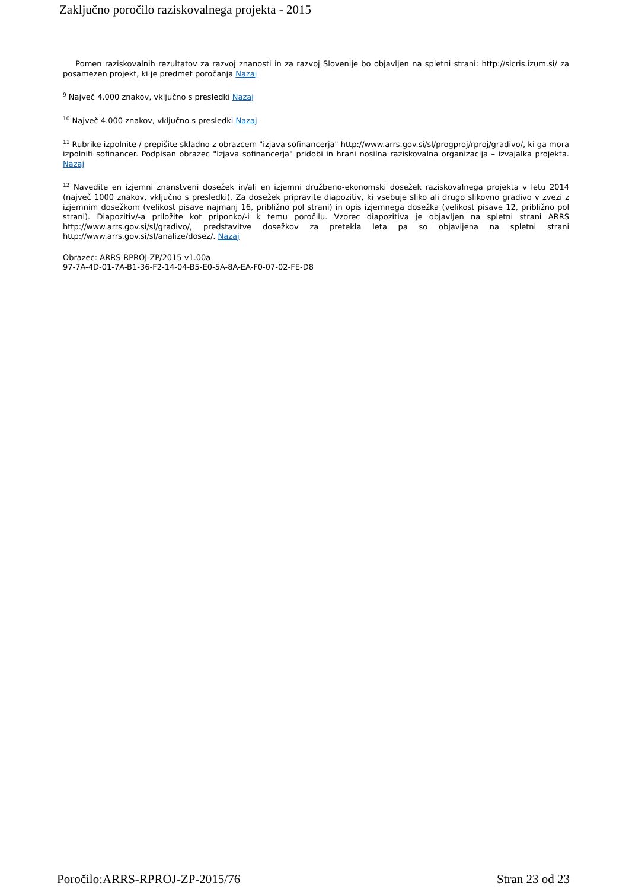Zaključno poročilo raziskovalnega projekta - 2015
Pomen raziskovalnih rezultatov za razvoj znanosti in za razvoj Slovenije bo objavljen na spletni strani: http://sicris.izum.si/ za posamezen projekt, ki je predmet poročanja Nazaj
<sup>9</sup> Največ 4.000 znakov, vključno s presledki Nazaj
<sup>10</sup> Največ 4.000 znakov, vključno s presledki Nazaj
<sup>11</sup> Rubrike izpolnite / prepišite skladno z obrazcem "izjava sofinancerja" http://www.arrs.gov.si/sl/progproj/rproj/gradivo/, ki ga mora izpolniti sofinancer. Podpisan obrazec "Izjava sofinancerja" pridobi in hrani nosilna raziskovalna organizacija – izvajalka projekta. Nazaj
<sup>12</sup> Navedite en izjemni znanstveni dosežek in/ali en izjemni družbeno-ekonomski dosežek raziskovalnega projekta v letu 2014 (največ 1000 znakov, vključno s presledki). Za dosežek pripravite diapozitiv, ki vsebuje sliko ali drugo slikovno gradivo v zvezi z izjemnim dosežkom (velikost pisave najmanj 16, približno pol strani) in opis izjemnega dosežka (velikost pisave 12, približno pol strani). Diapozitiv/-a priložite kot priponko/-i k temu poročilu. Vzorec diapozitiva je objavljen na spletni strani ARRS http://www.arrs.gov.si/sl/gradivo/, predstavitve dosežkov za pretekla leta pa so objavljena na spletni strani http://www.arrs.gov.si/sl/analize/dosez/. Nazaj
Obrazec: ARRS-RPROJ-ZP/2015 v1.00a
97-7A-4D-01-7A-B1-36-F2-14-04-B5-E0-5A-8A-EA-F0-07-02-FE-D8
Poročilo:ARRS-RPROJ-ZP-2015/76 Stran 23 od 23